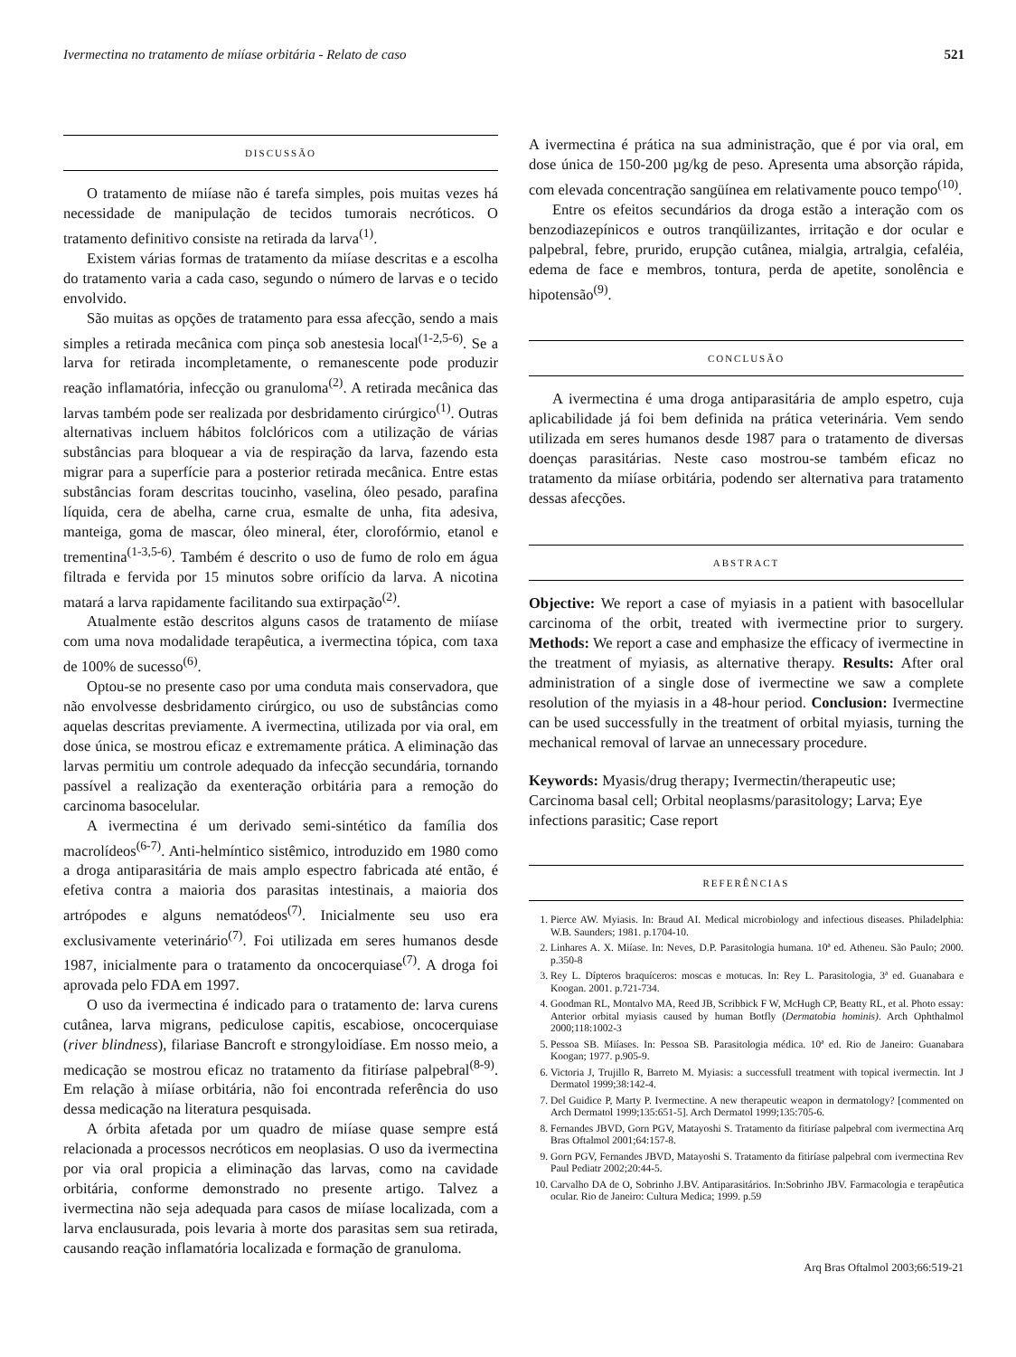Ivermectina no tratamento de miíase orbitária - Relato de caso 521
DISCUSSÃO
O tratamento de miíase não é tarefa simples, pois muitas vezes há necessidade de manipulação de tecidos tumorais necróticos. O tratamento definitivo consiste na retirada da larva<sup>(1)</sup>.
Existem várias formas de tratamento da miíase descritas e a escolha do tratamento varia a cada caso, segundo o número de larvas e o tecido envolvido.
São muitas as opções de tratamento para essa afecção, sendo a mais simples a retirada mecânica com pinça sob anestesia local<sup>(1-2,5-6)</sup>. Se a larva for retirada incompletamente, o remanescente pode produzir reação inflamatória, infecção ou granuloma<sup>(2)</sup>. A retirada mecânica das larvas também pode ser realizada por desbridamento cirúrgico<sup>(1)</sup>. Outras alternativas incluem hábitos folclóricos com a utilização de várias substâncias para bloquear a via de respiração da larva, fazendo esta migrar para a superfície para a posterior retirada mecânica. Entre estas substâncias foram descritas toucinho, vaselina, óleo pesado, parafina líquida, cera de abelha, carne crua, esmalte de unha, fita adesiva, manteiga, goma de mascar, óleo mineral, éter, clorofórmio, etanol e trementina<sup>(1-3,5-6)</sup>. Também é descrito o uso de fumo de rolo em água filtrada e fervida por 15 minutos sobre orifício da larva. A nicotina matará a larva rapidamente facilitando sua extirpação<sup>(2)</sup>.
Atualmente estão descritos alguns casos de tratamento de miíase com uma nova modalidade terapêutica, a ivermectina tópica, com taxa de 100% de sucesso<sup>(6)</sup>.
Optou-se no presente caso por uma conduta mais conservadora, que não envolvesse desbridamento cirúrgico, ou uso de substâncias como aquelas descritas previamente. A ivermectina, utilizada por via oral, em dose única, se mostrou eficaz e extremamente prática. A eliminação das larvas permitiu um controle adequado da infecção secundária, tornando passível a realização da exenteração orbitária para a remoção do carcinoma basocelular.
A ivermectina é um derivado semi-sintético da família dos macrolídeos<sup>(6-7)</sup>. Anti-helmíntico sistêmico, introduzido em 1980 como a droga antiparasitária de mais amplo espectro fabricada até então, é efetiva contra a maioria dos parasitas intestinais, a maioria dos artrópodes e alguns nematódeos<sup>(7)</sup>. Inicialmente seu uso era exclusivamente veterinário<sup>(7)</sup>. Foi utilizada em seres humanos desde 1987, inicialmente para o tratamento da oncocerquiase<sup>(7)</sup>. A droga foi aprovada pelo FDA em 1997.
O uso da ivermectina é indicado para o tratamento de: larva curens cutânea, larva migrans, pediculose capitis, escabiose, oncocerquiase (river blindness), filariase Bancroft e strongyloidíase. Em nosso meio, a medicação se mostrou eficaz no tratamento da fitiríase palpebral<sup>(8-9)</sup>. Em relação à miíase orbitária, não foi encontrada referência do uso dessa medicação na literatura pesquisada.
A órbita afetada por um quadro de miíase quase sempre está relacionada a processos necróticos em neoplasias. O uso da ivermectina por via oral propicia a eliminação das larvas, como na cavidade orbitária, conforme demonstrado no presente artigo. Talvez a ivermectina não seja adequada para casos de miíase localizada, com a larva enclausurada, pois levaria à morte dos parasitas sem sua retirada, causando reação inflamatória localizada e formação de granuloma.
A ivermectina é prática na sua administração, que é por via oral, em dose única de 150-200 µg/kg de peso. Apresenta uma absorção rápida, com elevada concentração sangüínea em relativamente pouco tempo<sup>(10)</sup>.
Entre os efeitos secundários da droga estão a interação com os benzodiazepínicos e outros tranqüilizantes, irritação e dor ocular e palpebral, febre, prurido, erupção cutânea, mialgia, artralgia, cefaléia, edema de face e membros, tontura, perda de apetite, sonolência e hipotensão<sup>(9)</sup>.
CONCLUSÃO
A ivermectina é uma droga antiparasitária de amplo espetro, cuja aplicabilidade já foi bem definida na prática veterinária. Vem sendo utilizada em seres humanos desde 1987 para o tratamento de diversas doenças parasitárias. Neste caso mostrou-se também eficaz no tratamento da miíase orbitária, podendo ser alternativa para tratamento dessas afecções.
ABSTRACT
Objective: We report a case of myiasis in a patient with basocellular carcinoma of the orbit, treated with ivermectine prior to surgery. Methods: We report a case and emphasize the efficacy of ivermectine in the treatment of myiasis, as alternative therapy. Results: After oral administration of a single dose of ivermectine we saw a complete resolution of the myiasis in a 48-hour period. Conclusion: Ivermectine can be used successfully in the treatment of orbital myiasis, turning the mechanical removal of larvae an unnecessary procedure.
Keywords: Myasis/drug therapy; Ivermectin/therapeutic use; Carcinoma basal cell; Orbital neoplasms/parasitology; Larva; Eye infections parasitic; Case report
REFERÊNCIAS
1. Pierce AW. Myiasis. In: Braud AI. Medical microbiology and infectious diseases. Philadelphia: W.B. Saunders; 1981. p.1704-10.
2. Linhares A. X. Miíase. In: Neves, D.P. Parasitologia humana. 10ª ed. Atheneu. São Paulo; 2000. p.350-8
3. Rey L. Dípteros braquíceros: moscas e motucas. In: Rey L. Parasitologia, 3ª ed. Guanabara e Koogan. 2001. p.721-734.
4. Goodman RL, Montalvo MA, Reed JB, Scribbick F W, McHugh CP, Beatty RL, et al. Photo essay: Anterior orbital myiasis caused by human Botfly (Dermatobia hominis). Arch Ophthalmol 2000;118:1002-3
5. Pessoa SB. Miíases. In: Pessoa SB. Parasitologia médica. 10ª ed. Rio de Janeiro: Guanabara Koogan; 1977. p.905-9.
6. Victoria J, Trujillo R, Barreto M. Myiasis: a successfull treatment with topical ivermectin. Int J Dermatol 1999;38:142-4.
7. Del Guidice P, Marty P. Ivermectine. A new therapeutic weapon in dermatology? [commented on Arch Dermatol 1999;135:651-5]. Arch Dermatol 1999;135:705-6.
8. Fernandes JBVD, Gorn PGV, Matayoshi S. Tratamento da fitiríase palpebral com ivermectina Arq Bras Oftalmol 2001;64:157-8.
9. Gorn PGV, Fernandes JBVD, Matayoshi S. Tratamento da fitiríase palpebral com ivermectina Rev Paul Pediatr 2002;20:44-5.
10. Carvalho DA de O, Sobrinho J.BV. Antiparasitários. In:Sobrinho JBV. Farmacologia e terapêutica ocular. Rio de Janeiro: Cultura Medica; 1999. p.59
Arq Bras Oftalmol 2003;66:519-21